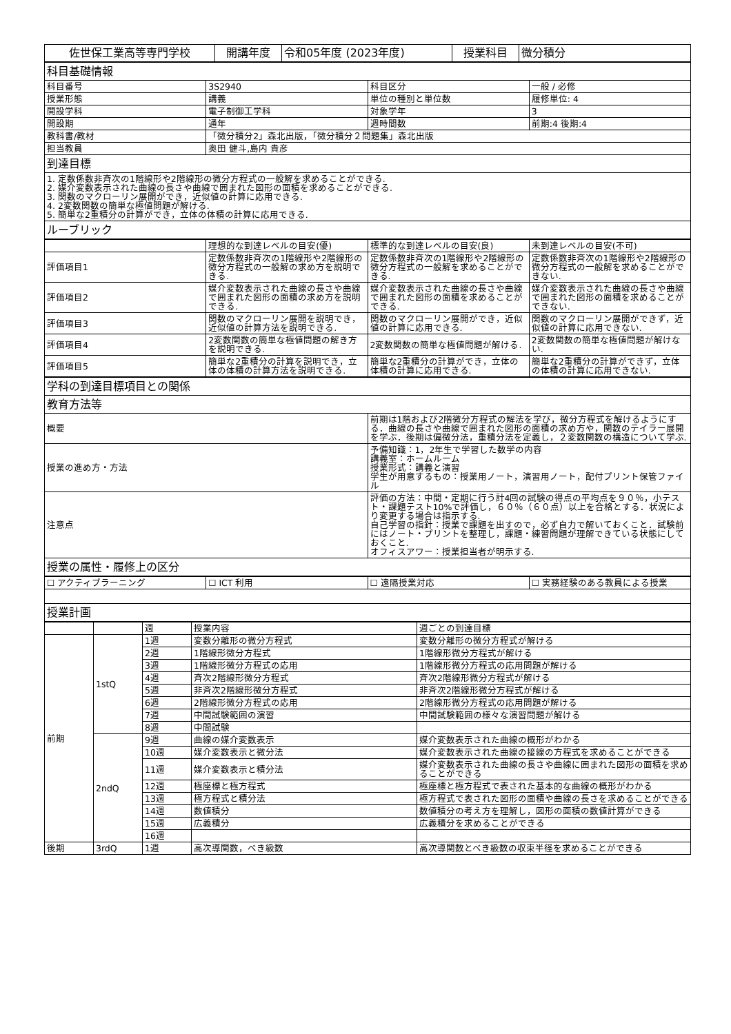| 佐世保工業高等専門学校 | 開講年度 | 令和05年度 (2023年度) | 授業科目 | 微分積分 |
| 科目基礎情報 | | | |
| 科目番号 | 3S2940 | 科目区分 | 一般 / 必修 |
| 授業形態 | 講義 | 単位の種別と単位数 | 履修単位: 4 |
| 開設学科 | 電子制御工学科 | 対象学年 | 3 |
| 開設期 | 通年 | 週時間数 | 前期:4 後期:4 |
| 教科書/教材 | 「微分積分2」森北出版，「微分積分２問題集」森北出版 | | |
| 担当教員 | 奥田 健斗,島内 貴彦 | | |
| 到達目標 | | | |
| 1. 定数係数非斉次の1階線形や2階線形の微分方程式の一般解を求めることができる. 2. 媒介変数表示された曲線の長さや曲線で囲まれた図形の面積を求めることができる. 3. 関数のマクローリン展開ができ，近似値の計算に応用できる. 4. 2変数関数の簡単な極値問題が解ける. 5. 簡単な2重積分の計算ができ，立体の体積の計算に応用できる. | | | |
| ルーブリック | | | |
| | 理想的な到達レベルの目安(優) | 標準的な到達レベルの目安(良) | 未到達レベルの目安(不可) |
| 評価項目1 | 定数係数非斉次の1階線形や2階線形の微分方程式の一般解の求め方を説明できる. | 定数係数非斉次の1階線形や2階線形の微分方程式の一般解を求めることができる. | 定数係数非斉次の1階線形や2階線形の微分方程式の一般解を求めることができない. |
| 評価項目2 | 媒介変数表示された曲線の長さや曲線で囲まれた図形の面積の求め方を説明できる. | 媒介変数表示された曲線の長さや曲線で囲まれた図形の面積を求めることができる. | 媒介変数表示された曲線の長さや曲線で囲まれた図形の面積を求めることができない. |
| 評価項目3 | 関数のマクローリン展開を説明でき，近似値の計算方法を説明できる. | 関数のマクローリン展開ができ，近似値の計算に応用できる. | 関数のマクローリン展開ができず，近似値の計算に応用できない. |
| 評価項目4 | 2変数関数の簡単な極値問題の解き方を説明できる. | 2変数関数の簡単な極値問題が解ける. | 2変数関数の簡単な極値問題が解けない. |
| 評価項目5 | 簡単な2重積分の計算を説明でき，立体の体積の計算方法を説明できる. | 簡単な2重積分の計算ができ，立体の体積の計算に応用できる. | 簡単な2重積分の計算ができず，立体の体積の計算に応用できない. |
| 学科の到達目標項目との関係 | |
| 教育方法等 | |
| 概要 | 前期は1階および2階微分方程式の解法を学び，微分方程式を解けるようにする．曲線の長さや曲線で囲まれた図形の面積の求め方や，関数のテイラー展開を学ぶ．後期は偏微分法，重積分法を定義し，２変数関数の構造について学ぶ. |
| 授業の進め方・方法 | 予備知識：1，2年生で学習した数学の内容 講義室：ホームルーム 授業形式：講義と演習 学生が用意するもの：授業用ノート，演習用ノート，配付プリント保管ファイル |
| 注意点 | 評価の方法：中間・定期に行う計4回の試験の得点の平均点を９０％，小テスト・課題テスト10%で評価し，６０％（６０点）以上を合格とする．状況により変更する場合は指示する. 自己学習の指針：授業で課題を出すので，必ず自力で解いておくこと．試験前にはノート・プリントを整理し，課題・練習問題が理解できている状態にしておくこと. オフィスアワー：授業担当者が明示する. |
| 授業の属性・履修上の区分 | |
| ☐ アクティブラーニング | ☐ ICT 利用 | ☐ 遠隔授業対応 | ☐ 実務経験のある教員による授業 |
| 授業計画 | | | |
| | | 週 | 授業内容 | 週ごとの到達目標 |
| 前期 | 1stQ | 1週 | 変数分離形の微分方程式 | 変数分離形の微分方程式が解ける |
| | | 2週 | 1階線形微分方程式 | 1階線形微分方程式が解ける |
| | | 3週 | 1階線形微分方程式の応用 | 1階線形微分方程式の応用問題が解ける |
| | | 4週 | 斉次2階線形微分方程式 | 斉次2階線形微分方程式が解ける |
| | | 5週 | 非斉次2階線形微分方程式 | 非斉次2階線形微分方程式が解ける |
| | | 6週 | 2階線形微分方程式の応用 | 2階線形微分方程式の応用問題が解ける |
| | | 7週 | 中間試験範囲の演習 | 中間試験範囲の様々な演習問題が解ける |
| | | 8週 | 中間試験 | |
| | 2ndQ | 9週 | 曲線の媒介変数表示 | 媒介変数表示された曲線の概形がわかる |
| | | 10週 | 媒介変数表示と微分法 | 媒介変数表示された曲線の接線の方程式を求めることができる |
| | | 11週 | 媒介変数表示と積分法 | 媒介変数表示された曲線の長さや曲線に囲まれた図形の面積を求めることができる |
| | | 12週 | 極座標と極方程式 | 極座標と極方程式で表された基本的な曲線の概形がわかる |
| | | 13週 | 極方程式と積分法 | 極方程式で表された図形の面積や曲線の長さを求めることができる |
| | | 14週 | 数値積分 | 数値積分の考え方を理解し，図形の面積の数値計算ができる |
| | | 15週 | 広義積分 | 広義積分を求めることができる |
| | | 16週 | | |
| 後期 | 3rdQ | 1週 | 高次導関数，べき級数 | 高次導関数とべき級数の収束半径を求めることができる |